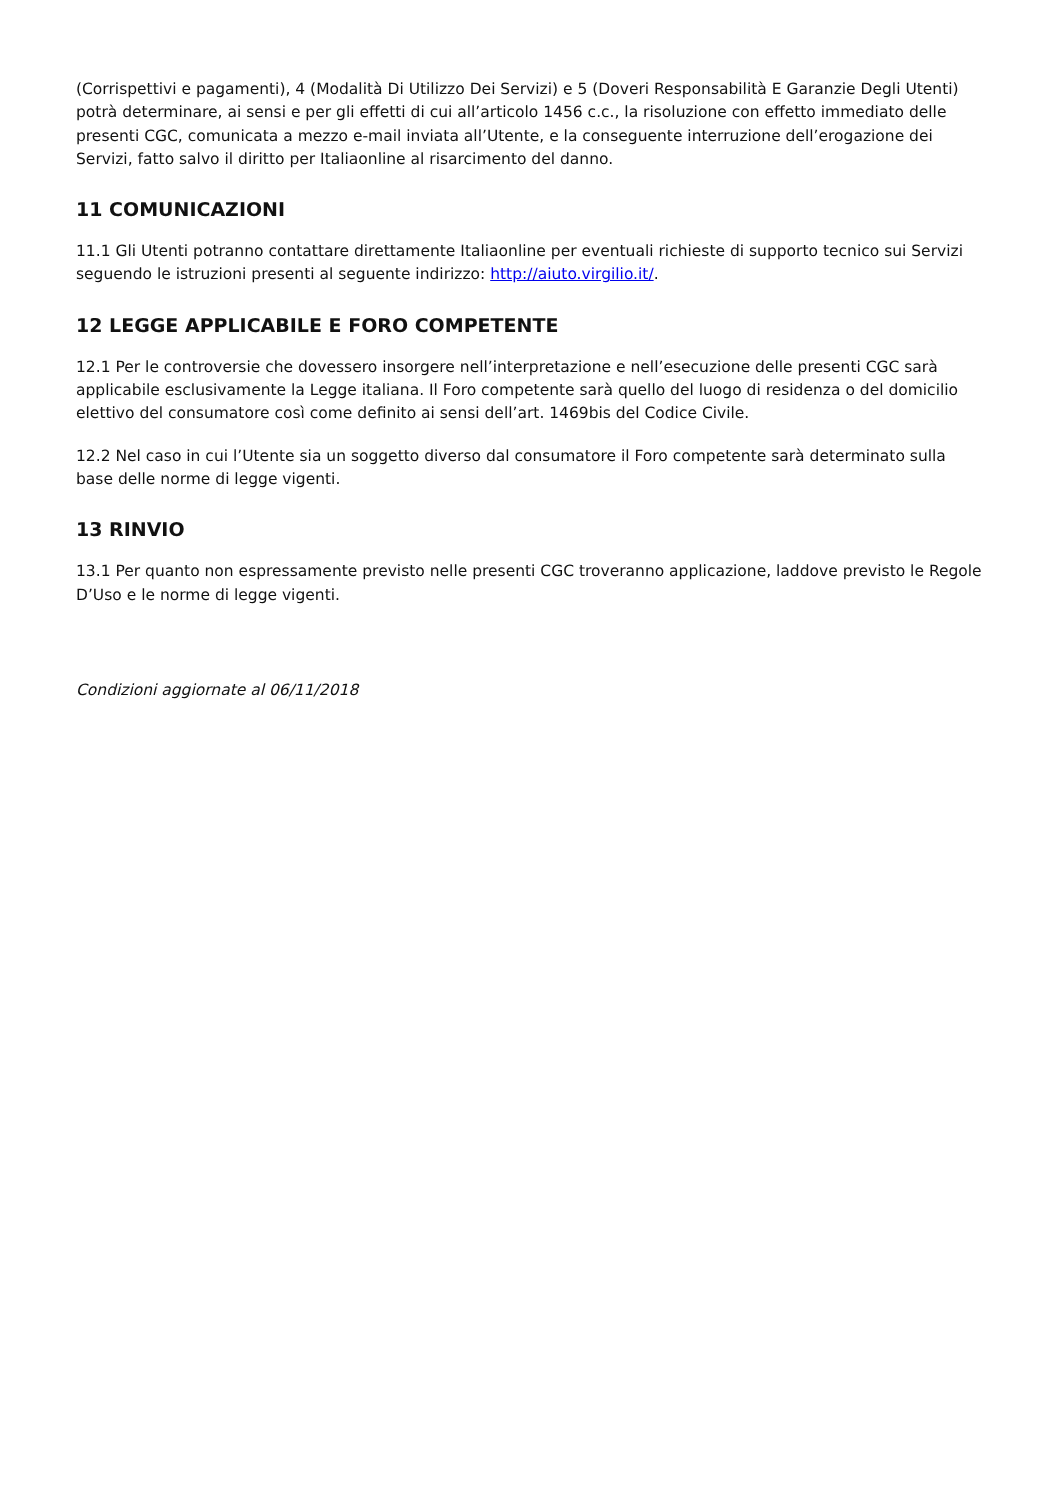(Corrispettivi e pagamenti), 4 (Modalità Di Utilizzo Dei Servizi) e 5 (Doveri Responsabilità E Garanzie Degli Utenti) potrà determinare, ai sensi e per gli effetti di cui all’articolo 1456 c.c., la risoluzione con effetto immediato delle presenti CGC, comunicata a mezzo e-mail inviata all’Utente, e la conseguente interruzione dell’erogazione dei Servizi, fatto salvo il diritto per Italiaonline al risarcimento del danno.
11 COMUNICAZIONI
11.1 Gli Utenti potranno contattare direttamente Italiaonline per eventuali richieste di supporto tecnico sui Servizi seguendo le istruzioni presenti al seguente indirizzo: http://aiuto.virgilio.it/.
12 LEGGE APPLICABILE E FORO COMPETENTE
12.1 Per le controversie che dovessero insorgere nell’interpretazione e nell’esecuzione delle presenti CGC sarà applicabile esclusivamente la Legge italiana. Il Foro competente sarà quello del luogo di residenza o del domicilio elettivo del consumatore così come definito ai sensi dell’art. 1469bis del Codice Civile.
12.2 Nel caso in cui l’Utente sia un soggetto diverso dal consumatore il Foro competente sarà determinato sulla base delle norme di legge vigenti.
13 RINVIO
13.1 Per quanto non espressamente previsto nelle presenti CGC troveranno applicazione, laddove previsto le Regole D’Uso e le norme di legge vigenti.
Condizioni aggiornate al 06/11/2018